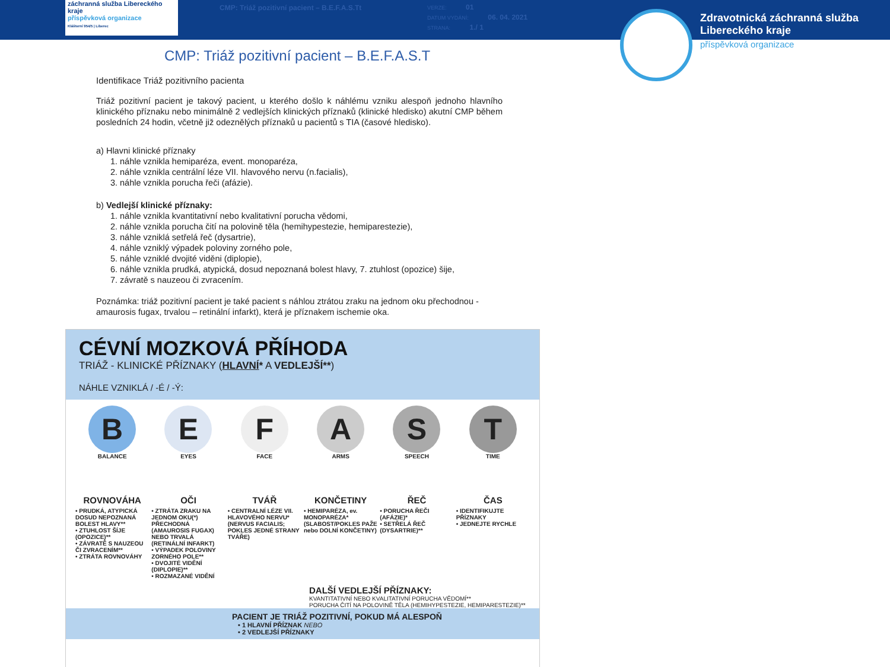záchranná služba Libereckého kraje
příspěvková organizace
Klášterní 954/5 | Liberec
CMP: Triáž pozitivní pacient – B.E.F.A.S.Tt
VERZE: 01
DATUM VYDÁNÍ: 06. 04. 2021
STRANA: 1./ 1
Zdravotnická záchranná služba Libereckého kraje
příspěvková organizace
CMP: Triáž pozitivní pacient – B.E.F.A.S.T
Identifikace Triáž pozitivního pacienta
Triáž pozitivní pacient je takový pacient, u kterého došlo k náhlému vzniku alespoň jednoho hlavního klinického příznaku nebo minimálně 2 vedlejších klinických příznaků (klinické hledisko) akutní CMP během posledních 24 hodin, včetně již odeznělých příznaků u pacientů s TIA (časové hledisko).
a) Hlavni klinické příznaky
1. náhle vznikla hemiparéza, event. monoparéza,
2. náhle vznikla centrální léze VII. hlavového nervu (n.facialis),
3. náhle vznikla porucha řeči (afázie).
b) Vedlejší klinické příznaky:
1. náhle vznikla kvantitativní nebo kvalitativní porucha vědomi,
2. náhle vznikla porucha čití na polovině těla (hemihypestezie, hemiparestezie),
3. náhle vzniklá setřelá řeč (dysartrie),
4. náhle vzniklý výpadek poloviny zorného pole,
5. náhle vzniklé dvojité viděni (diplopie),
6. náhle vznikla prudká, atypická, dosud nepoznaná bolest hlavy, 7. ztuhlost (opozice) šije,
7. závratě s nauzeou či zvracením.
Poznámka: triáž pozitivní pacient je také pacient s náhlou ztrátou zraku na jednom oku přechodnou - amaurosis fugax, trvalou – retinální infarkt), která je příznakem ischemie oka.
CÉVNÍ MOZKOVÁ PŘÍHODA
TRIÁŽ - KLINICKÉ PŘÍZNAKY (HLAVNÍ* A VEDLEJŠÍ**)
NÁHLE VZNIKLÁ / -É / -Ý:
B
BALANCE
ROVNOVÁHA
• PRUDKÁ, ATYPICKÁ DOSUD NEPOZNANÁ BOLEST HLAVY**
• ZTUHLOST ŠÍJE (OPOZICE)**
• ZÁVRATĚ S NAUZEOU ČI ZVRACENÍM**
• ZTRÁTA ROVNOVÁHY
E
EYES
OČI
• ZTRÁTA ZRAKU NA JEDNOM OKU(*) PŘECHODNÁ (AMAUROSIS FUGAX) NEBO TRVALÁ (RETINÁLNÍ INFARKT)
• VÝPADEK POLOVINY ZORNÉHO POLE**
• DVOJITÉ VIDĚNÍ (DIPLOPIE)**
• ROZMAZANÉ VIDĚNÍ
F
FACE
TVÁŘ
• CENTRALNÍ LÉZE VII. HLAVOVÉHO NERVU* (NERVUS FACIALIS; POKLES JEDNÉ STRANY TVÁŘE)
A
ARMS
KONČETINY
• HEMIPARÉZA, ev. MONOPARÉZA* (SLABOST/POKLES PAŽE nebo DOLNÍ KONČETINY)
S
SPEECH
ŘEČ
• PORUCHA ŘEČI (AFÁZIE)*
• SETŘELÁ ŘEČ (DYSARTRIE)**
T
TIME
ČAS
• IDENTIFIKUJTE PŘÍZNAKY
• JEDNEJTE RYCHLE
DALŠÍ VEDLEJŠÍ PŘÍZNAKY:
KVANTITATIVNÍ NEBO KVALITATIVNÍ PORUCHA VĚDOMÍ**
PORUCHA ČITÍ NA POLOVINĚ TĚLA (HEMIHYPESTEZIE, HEMIPARESTEZIE)**
PACIENT JE TRIÁŽ POZITIVNÍ, POKUD MÁ ALESPOŇ
• 1 HLAVNÍ PŘÍZNAK NEBO
• 2 VEDLEJŠÍ PŘÍZNAKY